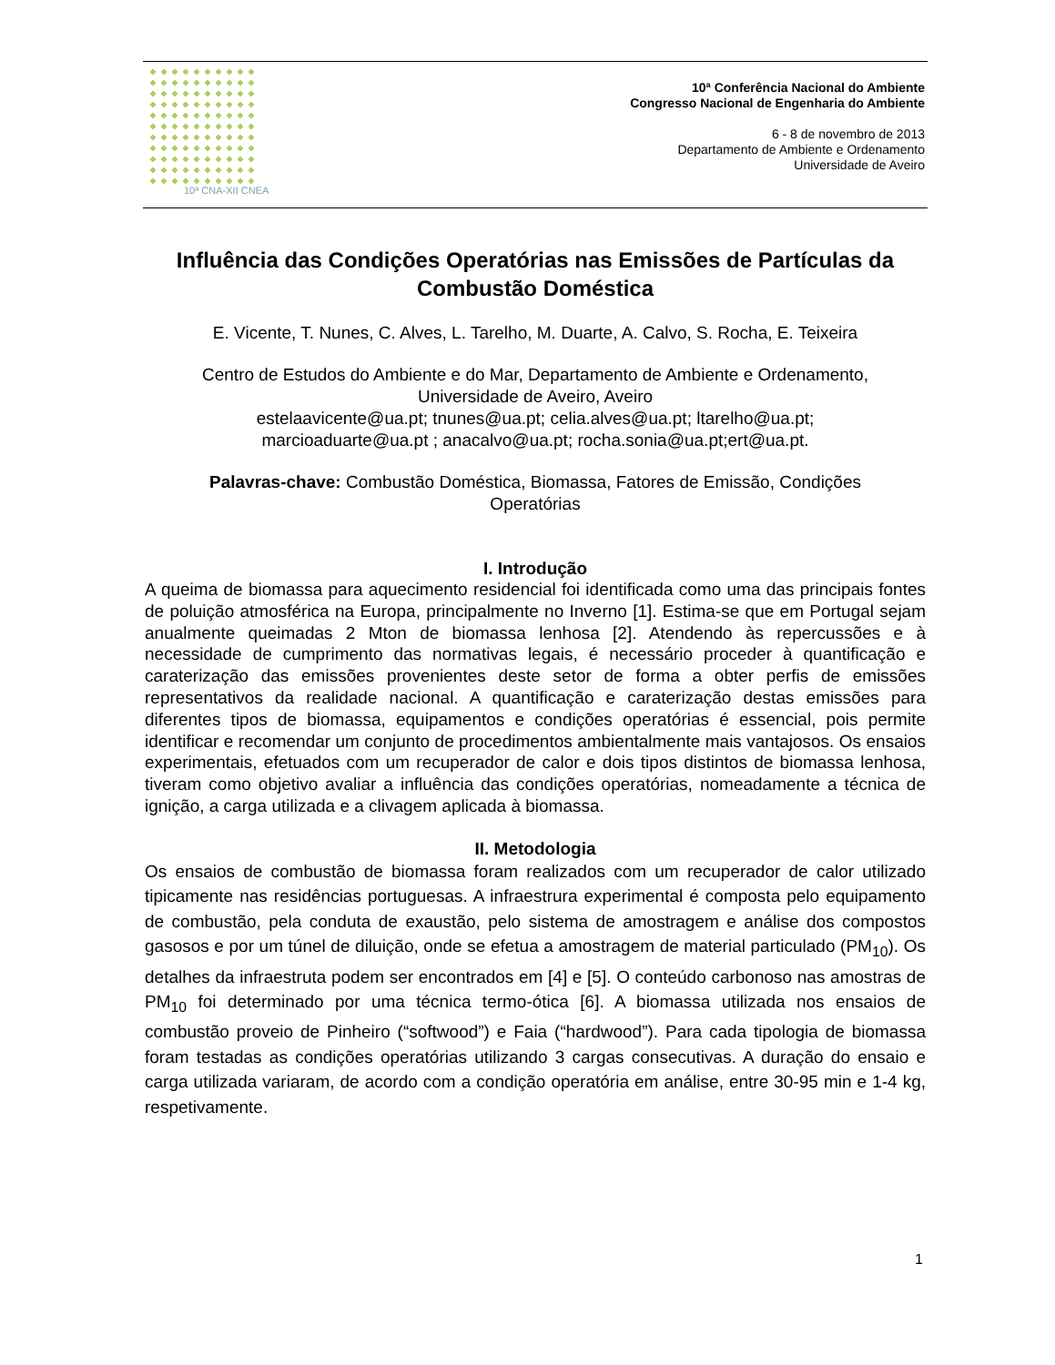10ª CNA-XII CNEA
10ª Conferência Nacional do Ambiente
Congresso Nacional de Engenharia do Ambiente
6 - 8 de novembro de 2013
Departamento de Ambiente e Ordenamento
Universidade de Aveiro
Influência das Condições Operatórias nas Emissões de Partículas da Combustão Doméstica
E. Vicente, T. Nunes, C. Alves, L. Tarelho, M. Duarte, A. Calvo, S. Rocha, E. Teixeira
Centro de Estudos do Ambiente e do Mar, Departamento de Ambiente e Ordenamento,
Universidade de Aveiro, Aveiro
estelaavicente@ua.pt; tnunes@ua.pt; celia.alves@ua.pt; ltarelho@ua.pt;
marcioaduarte@ua.pt ; anacalvo@ua.pt; rocha.sonia@ua.pt;ert@ua.pt.
Palavras-chave: Combustão Doméstica, Biomassa, Fatores de Emissão, Condições
Operatórias
I. Introdução
A queima de biomassa para aquecimento residencial foi identificada como uma das principais fontes de poluição atmosférica na Europa, principalmente no Inverno [1]. Estima-se que em Portugal sejam anualmente queimadas 2 Mton de biomassa lenhosa [2]. Atendendo às repercussões e à necessidade de cumprimento das normativas legais, é necessário proceder à quantificação e caraterização das emissões provenientes deste setor de forma a obter perfis de emissões representativos da realidade nacional. A quantificação e caraterização destas emissões para diferentes tipos de biomassa, equipamentos e condições operatórias é essencial, pois permite identificar e recomendar um conjunto de procedimentos ambientalmente mais vantajosos. Os ensaios experimentais, efetuados com um recuperador de calor e dois tipos distintos de biomassa lenhosa, tiveram como objetivo avaliar a influência das condições operatórias, nomeadamente a técnica de ignição, a carga utilizada e a clivagem aplicada à biomassa.
II. Metodologia
Os ensaios de combustão de biomassa foram realizados com um recuperador de calor utilizado tipicamente nas residências portuguesas. A infraestrura experimental é composta pelo equipamento de combustão, pela conduta de exaustão, pelo sistema de amostragem e análise dos compostos gasosos e por um túnel de diluição, onde se efetua a amostragem de material particulado (PM<sub>10</sub>). Os detalhes da infraestruta podem ser encontrados em [4] e [5]. O conteúdo carbonoso nas amostras de PM<sub>10</sub> foi determinado por uma técnica termo-ótica [6]. A biomassa utilizada nos ensaios de combustão proveio de Pinheiro (“softwood”) e Faia (“hardwood”). Para cada tipologia de biomassa foram testadas as condições operatórias utilizando 3 cargas consecutivas. A duração do ensaio e carga utilizada variaram, de acordo com a condição operatória em análise, entre 30-95 min e 1-4 kg, respetivamente.
1